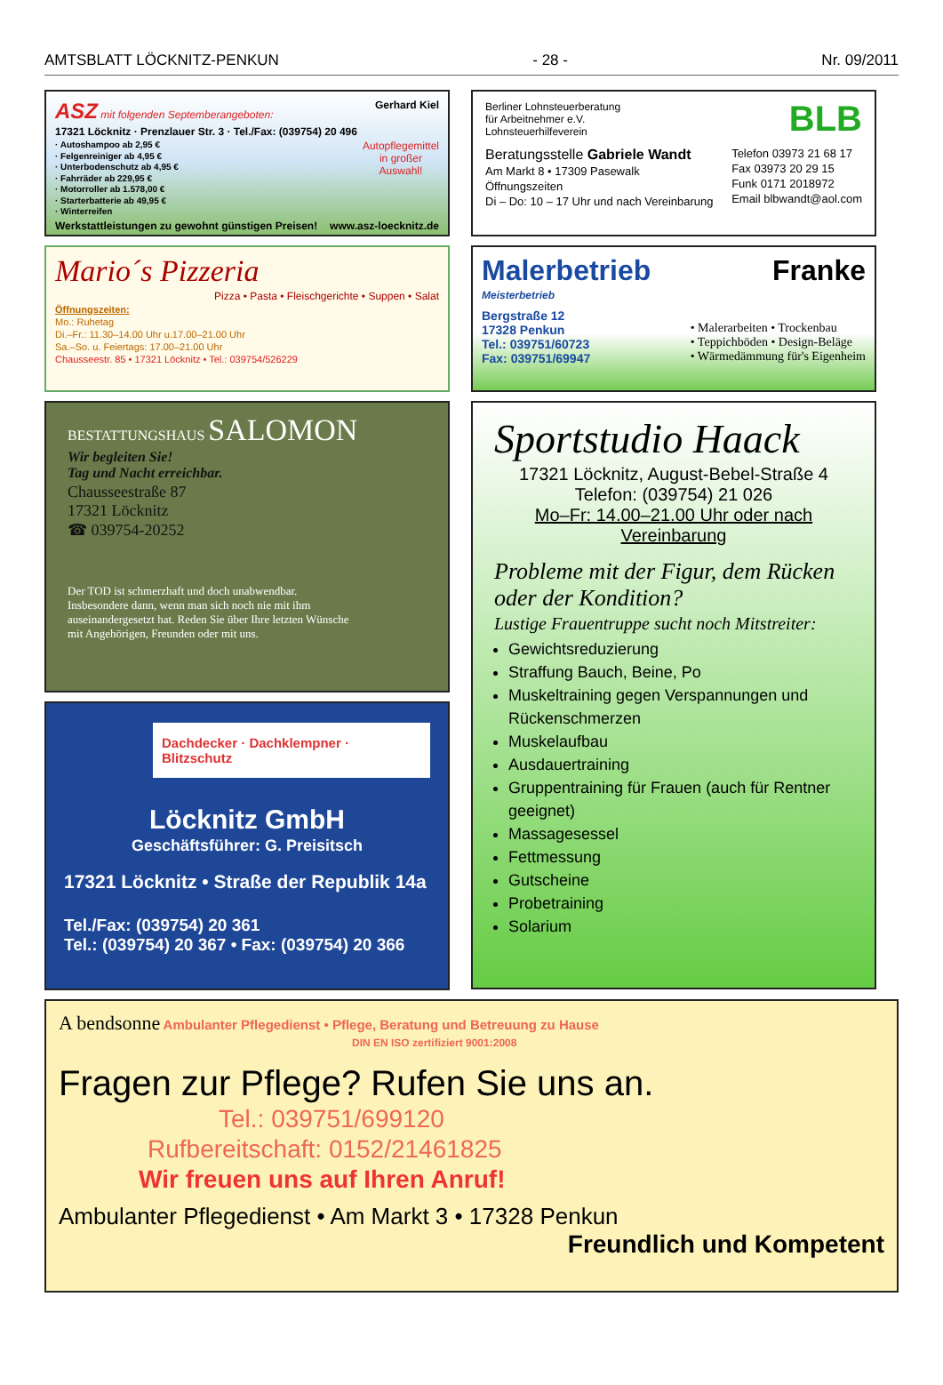AMTSBLATT LÖCKNITZ-PENKUN - 28 - Nr. 09/2011
ASZ mit folgenden Septemberangeboten: Gerhard Kiel
17321 Löcknitz · Prenzlauer Str. 3 · Tel./Fax: (039754) 20 496
· Autoshampoo ab 2,95 €
· Felgenreiniger ab 4,95 €
· Unterbodenschutz ab 4,95 €
· Fahrräder ab 229,95 €
· Motorroller ab 1.578,00 €
· Starterbatterie ab 49,95 €
· Winterreifen
Autopflegemittel
in großer
Auswahl!
Werkstattleistungen zu gewohnt günstigen Preisen! www.asz-loecknitz.de
Mario´s Pizzeria
Pizza • Pasta • Fleischgerichte • Suppen • Salat
Öffnungszeiten:
Mo.: Ruhetag
Di.–Fr.: 11.30–14.00 Uhr u.17.00–21.00 Uhr
Sa.–So. u. Feiertags: 17.00–21.00 Uhr
Chausseestr. 85 • 17321 Löcknitz • Tel.: 039754/526229
BESTATTUNGSHAUS SALOMON
Wir begleiten Sie!
Tag und Nacht erreichbar.
Chausseestraße 87
17321 Löcknitz
☎ 039754-20252
Der TOD ist schmerzhaft und doch unabwendbar. Insbesondere dann, wenn man sich noch nie mit ihm auseinandergesetzt hat. Reden Sie über Ihre letzten Wünsche mit Angehörigen, Freunden oder mit uns.
Dachdecker · Dachklempner · Blitzschutz
Löcknitz GmbH
Geschäftsführer: G. Preisitsch
17321 Löcknitz • Straße der Republik 14a
Tel./Fax: (039754) 20 361
Tel.: (039754) 20 367 • Fax: (039754) 20 366
Berliner Lohnsteuerberatung
für Arbeitnehmer e.V.
Lohnsteuerhilfeverein
BLB
Beratungsstelle Gabriele Wandt
Am Markt 8 • 17309 Pasewalk
Öffnungszeiten
Di – Do: 10 – 17 Uhr und nach Vereinbarung
Telefon 03973 21 68 17
Fax 03973 20 29 15
Funk 0171 2018972
Email blbwandt@aol.com
Malerbetrieb Franke
Meisterbetrieb
Bergstraße 12
17328 Penkun
Tel.: 039751/60723
Fax: 039751/69947
• Malerarbeiten • Trockenbau
• Teppichböden • Design-Beläge
• Wärmedämmung für's Eigenheim
Sportstudio Haack
17321 Löcknitz, August-Bebel-Straße 4
Telefon: (039754) 21 026
Mo–Fr: 14.00–21.00 Uhr oder nach Vereinbarung
Probleme mit der Figur, dem Rücken oder der Kondition?
Lustige Frauentruppe sucht noch Mitstreiter:
Gewichtsreduzierung
Straffung Bauch, Beine, Po
Muskeltraining gegen Verspannungen und Rückenschmerzen
Muskelaufbau
Ausdauertraining
Gruppentraining für Frauen (auch für Rentner geeignet)
Massagesessel
Fettmessung
Gutscheine
Probetraining
Solarium
A bendsonne Ambulanter Pflegedienst • Pflege, Beratung und Betreuung zu Hause
DIN EN ISO zertifiziert 9001:2008
Fragen zur Pflege? Rufen Sie uns an.
Tel.: 039751/699120
Rufbereitschaft: 0152/21461825
Wir freuen uns auf Ihren Anruf!
Ambulanter Pflegedienst • Am Markt 3 • 17328 Penkun Freundlich und Kompetent